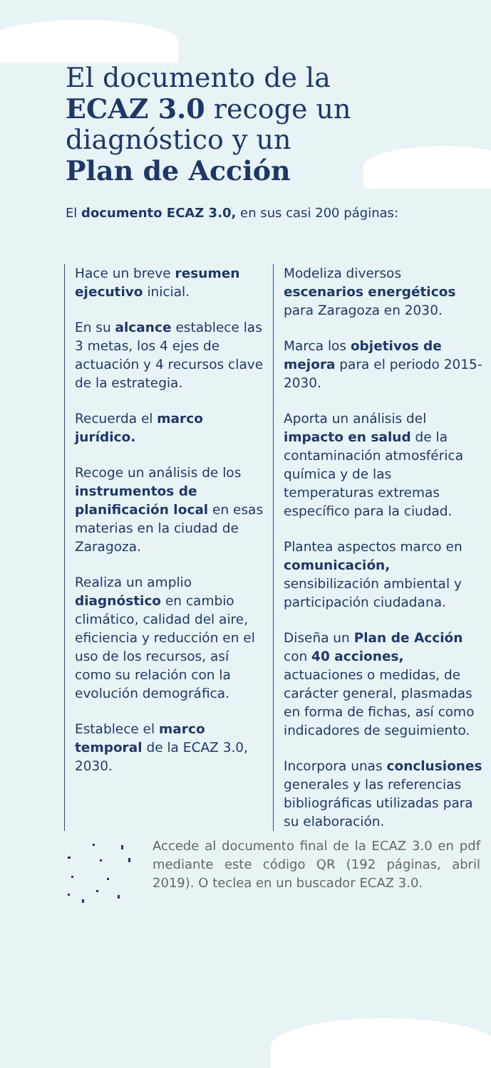El documento de la
ECAZ 3.0 recoge un
diagnóstico y un
Plan de Acción
El documento ECAZ 3.0, en sus casi 200 páginas:
Hace un breve resumen ejecutivo inicial.
En su alcance establece las 3 metas, los 4 ejes de actuación y 4 recursos clave de la estrategia.
Recuerda el marco jurídico.
Recoge un análisis de los instrumentos de planificación local en esas materias en la ciudad de Zaragoza.
Realiza un amplio diagnóstico en cambio climático, calidad del aire, eficiencia y reducción en el uso de los recursos, así como su relación con la evolución demográfica.
Establece el marco temporal de la ECAZ 3.0, 2030.
Modeliza diversos escenarios energéticos para Zaragoza en 2030.
Marca los objetivos de mejora para el periodo 2015-2030.
Aporta un análisis del impacto en salud de la contaminación atmosférica química y de las temperaturas extremas específico para la ciudad.
Plantea aspectos marco en comunicación, sensibilización ambiental y participación ciudadana.
Diseña un Plan de Acción con 40 acciones, actuaciones o medidas, de carácter general, plasmadas en forma de fichas, así como indicadores de seguimiento.
Incorpora unas conclusiones generales y las referencias bibliográficas utilizadas para su elaboración.
Accede al documento final de la ECAZ 3.0 en pdf mediante este código QR (192 páginas, abril 2019). O teclea en un buscador ECAZ 3.0.